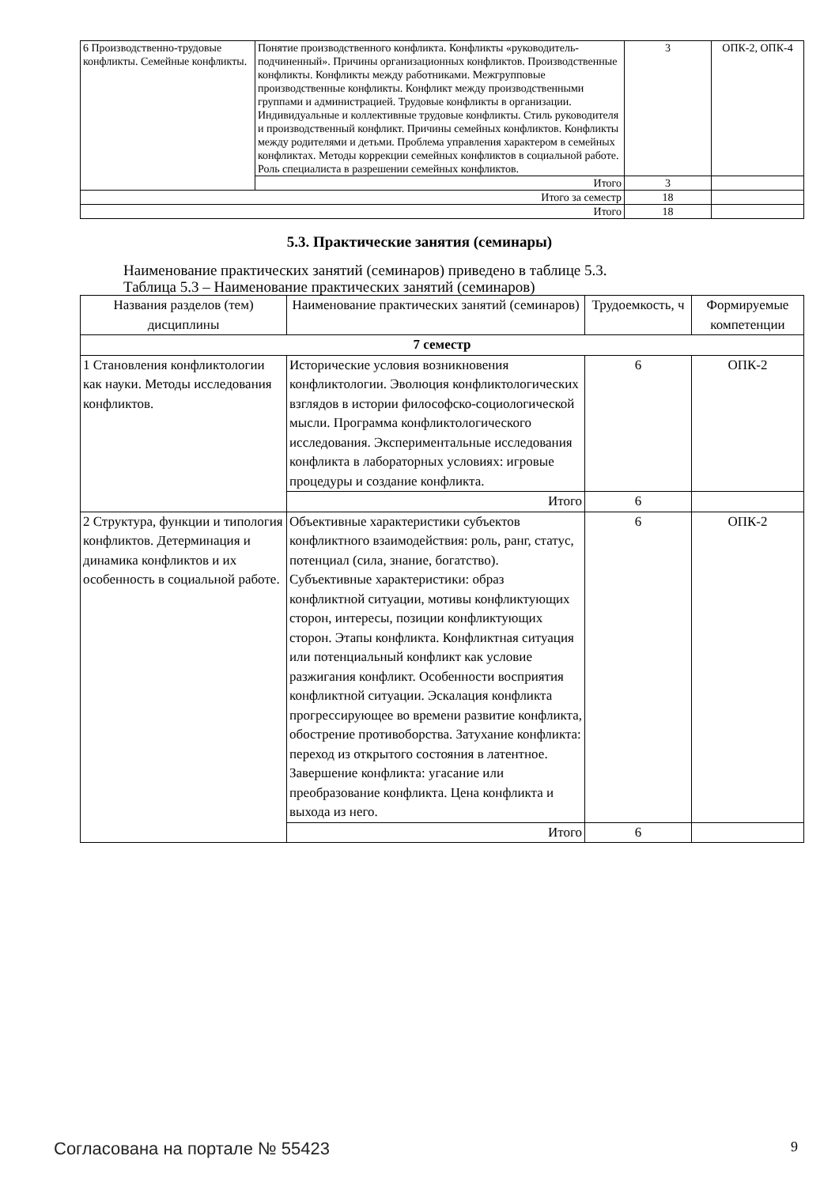| 6 Производственно-трудовые конфликты. Семейные конфликты. | Понятие производственного конфликта. Конфликты «руководитель-подчиненный». Причины организационных конфликтов. Производственные конфликты. Конфликты между работниками. Межгрупповые производственные конфликты. Конфликт между производственными группами и администрацией. Трудовые конфликты в организации. Индивидуальные и коллективные трудовые конфликты. Стиль руководителя и производственный конфликт. Причины семейных конфликтов. Конфликты между родителями и детьми. Проблема управления характером в семейных конфликтах. Методы коррекции семейных конфликтов в социальной работе. Роль специалиста в разрешении семейных конфликтов. | 3 | ОПК-2, ОПК-4 |
| | Итого | 3 | |
| Итого за семестр | | 18 | |
| Итого | | 18 | |
5.3. Практические занятия (семинары)
Наименование практических занятий (семинаров) приведено в таблице 5.3.
Таблица 5.3 – Наименование практических занятий (семинаров)
| Названия разделов (тем) дисциплины | Наименование практических занятий (семинаров) | Трудоемкость, ч | Формируемые компетенции |
| --- | --- | --- | --- |
| 7 семестр | | | |
| 1 Становления конфликтологии как науки. Методы исследования конфликтов. | Исторические условия возникновения конфликтологии. Эволюция конфликтологических взглядов в истории философско-социологической мысли. Программа конфликтологического исследования. Экспериментальные исследования конфликта в лабораторных условиях: игровые процедуры и создание конфликта. | 6 | ОПК-2 |
| | Итого | 6 | |
| 2 Структура, функции и типология конфликтов. Детерминация и динамика конфликтов и их особенность в социальной работе. | Объективные характеристики субъектов конфликтного взаимодействия: роль, ранг, статус, потенциал (сила, знание, богатство). Субъективные характеристики: образ конфликтной ситуации, мотивы конфликтующих сторон, интересы, позиции конфликтующих сторон. Этапы конфликта. Конфликтная ситуация или потенциальный конфликт как условие разжигания конфликт. Особенности восприятия конфликтной ситуации. Эскалация конфликта прогрессирующее во времени развитие конфликта, обострение противоборства. Затухание конфликта: переход из открытого состояния в латентное. Завершение конфликта: угасание или преобразование конфликта. Цена конфликта и выхода из него. | 6 | ОПК-2 |
| | Итого | 6 | |
Согласована на портале № 55423 9